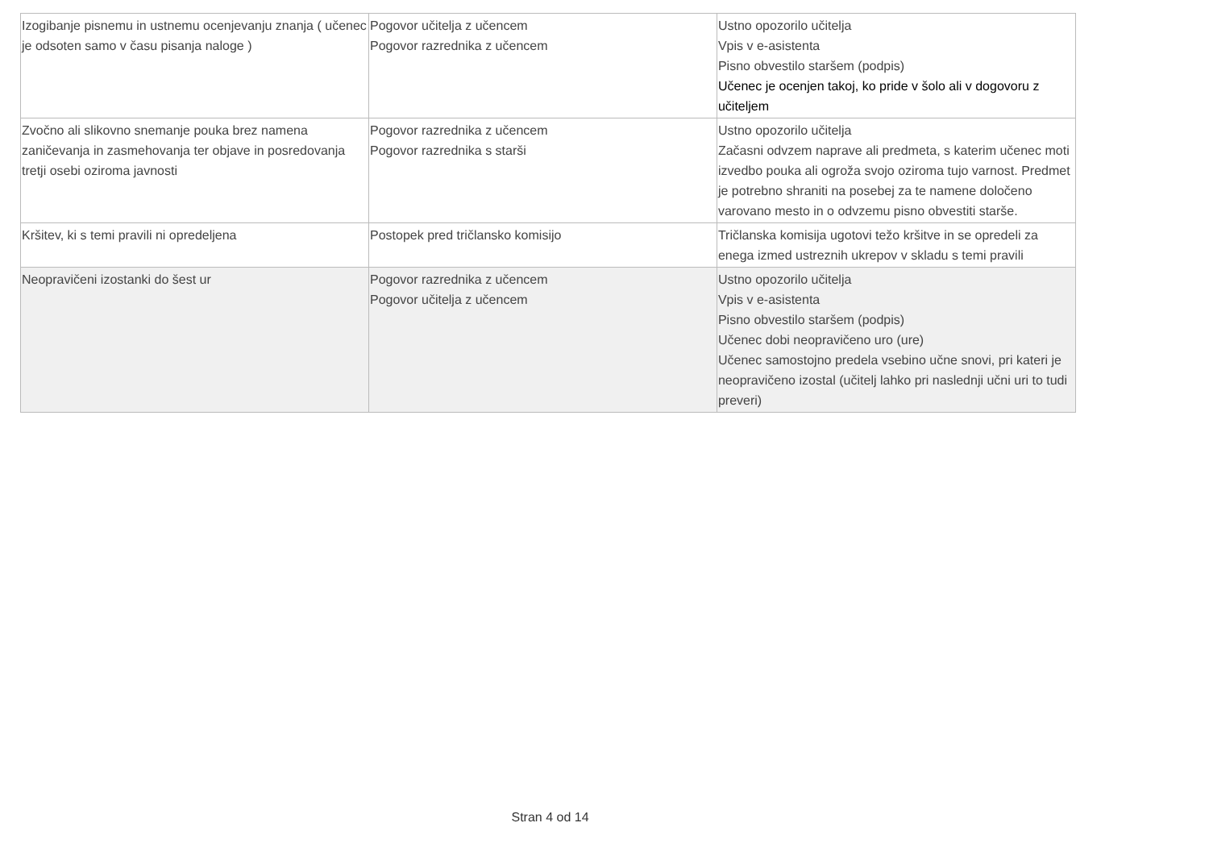| Izogibanje pisnemu in ustnemu ocenjevanju znanja ( učenec je odsoten samo v času pisanja naloge ) | Pogovor učitelja z učencem Pogovor razrednika z učencem | Ustno opozorilo učitelja Vpis v e-asistenta Pisno obvestilo staršem (podpis) Učenec je ocenjen takoj, ko pride v šolo ali v dogovoru z učiteljem |
| Zvočno ali slikovno snemanje pouka brez namena zaničevanja in zasmehovanja ter objave in posredovanja tretji osebi oziroma javnosti | Pogovor razrednika z učencem Pogovor razrednika s starši | Ustno opozorilo učitelja Začasni odvzem naprave ali predmeta, s katerim učenec moti izvedbo pouka ali ogroža svojo oziroma tujo varnost. Predmet je potrebno shraniti na posebej za te namene določeno varovano mesto in o odvzemu pisno obvestiti starše. |
| Kršitev, ki s temi pravili ni opredeljena | Postopek pred tričlansko komisijo | Tričlanska komisija ugotovi težo kršitve in se opredeli za enega izmed ustreznih ukrepov v skladu s temi pravili |
| Neopravičeni izostanki do šest ur | Pogovor razrednika z učencem Pogovor učitelja z učencem | Ustno opozorilo učitelja Vpis v e-asistenta Pisno obvestilo staršem (podpis) Učenec dobi neopravičeno uro (ure) Učenec samostojno predela vsebino učne snovi, pri kateri je neopravičeno izostal (učitelj lahko pri naslednji učni uri to tudi preveri) |
Stran 4 od 14